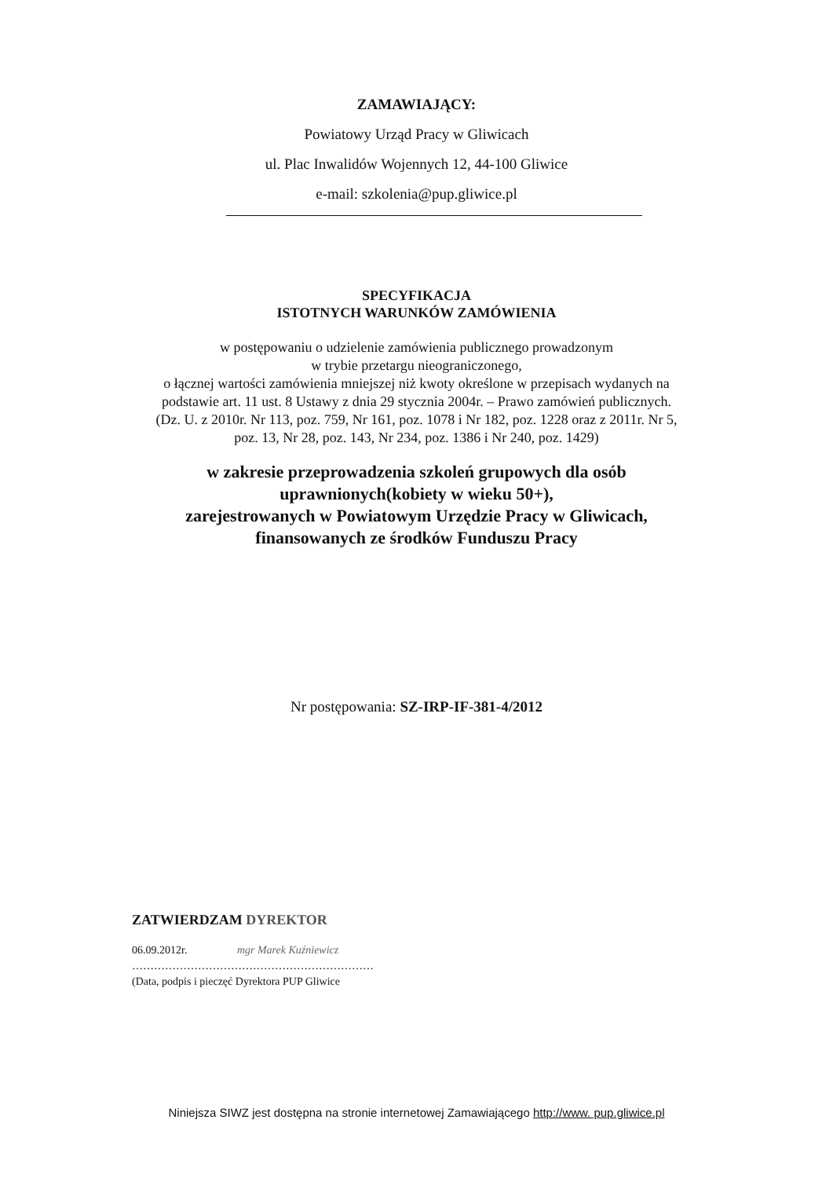ZAMAWIAJĄCY:
Powiatowy Urząd Pracy w Gliwicach
ul. Plac Inwalidów Wojennych 12, 44-100 Gliwice
e-mail: szkolenia@pup.gliwice.pl
SPECYFIKACJA
ISTOTNYCH WARUNKÓW ZAMÓWIENIA
w postępowaniu o udzielenie zamówienia publicznego prowadzonym
w trybie przetargu nieograniczonego,
o łącznej wartości zamówienia mniejszej niż kwoty określone w przepisach wydanych na
podstawie art. 11 ust. 8 Ustawy z dnia 29 stycznia 2004r. – Prawo zamówień publicznych.
(Dz. U. z 2010r. Nr 113, poz. 759, Nr 161, poz. 1078 i Nr 182, poz. 1228 oraz z 2011r. Nr 5,
poz. 13, Nr 28, poz. 143, Nr 234, poz. 1386 i Nr 240, poz. 1429)
w zakresie przeprowadzenia szkoleń grupowych dla osób
uprawnionych(kobiety w wieku 50+),
zarejestrowanych w Powiatowym Urzędzie Pracy w Gliwicach,
finansowanych ze środków Funduszu Pracy
Nr postępowania: SZ-IRP-IF-381-4/2012
ZATWIERDZAM DYREKTOR
06.09.2012r. mgr Marek Kuźniewicz
…………………………………………………………
(Data, podpis i pieczęć Dyrektora PUP Gliwice
Niniejsza SIWZ jest dostępna na stronie internetowej Zamawiającego http://www. pup.gliwice.pl